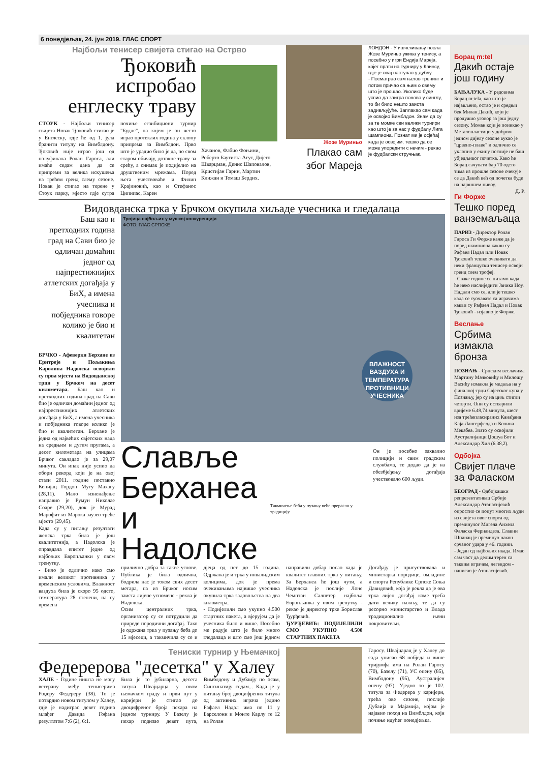6 понедјељак, 24. јун 2019. ГЛАС СПОРТ
Најбољи тенисер свијета стигао на Острво
Ђоковић испробао енглеску траву
СТОУК - Најбољи тенисер свијета Новак Ђоковић стигао је у Енглеску, гдје ће од 1. јула бранити титулу на Вимблдону. Ђоковић није играо још од полуфинала Ролан Гароса, али имаће седам дана да се припреми за велика искушења на трећем гренд слему сезоне. Новак је стигао на терене у Стоук парку, мјесто гдје сутра почиње егзибициони турнир "Будлс", на којем је он често играо протеклих година у склопу припрема за Вимблдон. Прво што је урадио било је да, по свом старом обичају, дотакне траву за срећу, а снимак је подијелио на друштвеним мрежама. Поред њега учествоваће и Филип Крајиновић, као и Стефанос Ципипас, Карен
Хачанов, Фабио Фоњини, Роберто Баутиста Агут, Дијего Шварцман, Денис Шаповалов, Кристијан Гарин, Мартин Клижан и Томаш Бердих.
Жозе Муриньо
Плакао сам због Мареја
ЛОНДОН - У ишчекивању посла Жозе Муриньо ужива у тенису, а посебно у игри Ендија Мареја, којег прати на турниру у Квинсу, гдје је овај наступао у дублу.
- Посматрао сам његов тренинг и потом причао са њим о свему што је прошао. Уколико буде успио да заигра поново у синглу, то би било нешто заиста задивљујуће. Заплакао сам када је освојио Вимблдон. Знам да су за те момке сви велики турнири као што је за нас у фудбалу Лига шампиона. Познат ми је осјећај када је освојим, тешко да се може упоредити с нечим - рекао је фудбалски стручњак.
Видовданска трка у Брчком окупила хиљаде учесника и гледалаца
Баш као и претходних година град на Сави био је одличан домаћин једног од најпрестижнијих атлетских догађаја у БиХ, а имена учесника и побједника говоре колико је био и квалитетан
БРЧКО - Афеверки Берхане из Еритреје и Пољакиња Каролина Надолска освојили су прва мјеста на Видовданској трци у Брчком на десет километара. Баш као и претходних година град на Сави био је одличан домаћин једног од најпрестижнијих атлетских догађаја у БиХ, а имена учесника и побједника говоре колико је био и квалитетан. Берхане је једна од највећих свјетских нада на средњим и дугим пругама, а десет километара на улицама Брчког савладао је за 29,07 минута. Он ипак није успио да обори рекорд који је на овој стази 2011. године поставио Кенијац Гордон Мугу Махагу (28,11). Мало изненађење направио је Румун Николаe Соаре (29,20), док је Мурад Марофит из Марока заузео треће мјесто (29,45).
Када су у питању резултати женска трка била је још квалитетнија, а Надолска је оправдала епитет једне од најбољих Европљанки у овом тренутку.
- Било је одлично иако смо имали великог противника у временским условима. Влажност ваздуха била је скоро 95 одсто, температура 28 степени, па су времена
Тројица најбољих у мушкој конкуренцији
ФОТО: ГЛАС СРПСКЕ
ВЛАЖНОСТ ВАЗДУХА И ТЕМПЕРАТУРА ПРОТИВНИЦИ УЧЕСНИКА
Славље Берханеа и Надолске
Такмичење беба у пузању веће прерасло у традицију
Он је посебно захвалио полицији и свим градским службама, те додао да је на обезбјеђењу догађаја учествовало 600 људи.
прилично добра за такве услове. Публика је била одлична, бодрила нас је током свих десет метара, па из Брчког носим заиста лијепе успомене - рекла је Надолска.
Осим централних трка, организатор су се потрудили да приреде породични догађај. Тако је одржана трка у пузању беба до 15 мјесеци, а такмичила су се и дјеца од пет до 15 година. Одржана је и трка у инвалидским колицима, док је према очекивањима највише учесника окупила трка задовољства на два километра.
- Подијелили смо укупно 4.500 стартних пакета, а вјерујем да је учесника било и више. Посебно ме радује што је било много гледалаца и што смо још једном направили добар посао када је квалитет главних трка у питању. За Берханеа ће још чути, а Надолска је послије Лоне Чемптаи Салпетер најбоља Европљанка у овом тренутку - рекао је директор трке Борислав Ђурђевић.
ЂУРЂЕВИЋ: ПОДИЈЕЛИЛИ СМО УКУПНО 4.500 СТАРТНИХ ПАКЕТА
Догађају је присуствовала и министарка породице, омладине и спорта Републике Српске Соња Давидовић, која је рекла да је ова трка лијеп догађај коме треба дати велику пажњу, те да су ресорно министарство и Влада традиционално њени покровитељи.
Тениски турнир у Њемачкој
Федерерова "десетка" у Халеу
ХАЛЕ - Године ништа не могу ветерану међу тенисерима Роџеру Федереру (38). То је потврдио новом титулом у Халеу, гдје је надиграо девет година млађег Давида Гофана резултатом 7:6 (2), 6:1.
Била је то јубиларна, десета титула Швајцарца у овом њемачком граду и први пут у каријери је стигао до двоцифреног броја пехара на једном турниру. У Базелу је пехар подизао девет пута, Вимблдону и Дубаију по осам, Синсинатију седам... Када је у питању број двоцифрених титула од активних играча једино Рафаел Надал има по 11 у Барселони и Монте Карлу те 12 на Ролан
Гаросу. Швајцарац је у Халеу до сада уписао 68 побједа и више тријумфа има на Ролан Гаросу (70), Базелу (71), УС опену (85), Вимблдону (95), Аустралијен опену (97). Уједно то је 102. титула за Федерера у каријери, трећа ове сезоне, послије Дубаија и Мајамија, којом је најавио поход на Вимблдон, који почиње идућег понедјељка.
Борац m:tel
Дакић остаје још годину
БАЊАЛУКА - У редовима Борац m:tela, као што је најављено, остао је и средњи бек Милан Дакић, који је продужио уговор за још једну сезону. Момак који је поникао у Металопластици у добром једном дијелу сезоне вукао је "црвено-плаве" и одлично се уклопио у екипу послије не баш убједљивог почетка. Како ће Борац сачувати бар 70 одсто тима из прошле сезоне очекује се да Дакић већ од почетка буде на највишем нивоу.
Д. Р.
Ги Форже
Тешко поред ванземаљаца
ПАРИЗ - Директор Ролан Гароса Ги Форже каже да је поред шампиона какви су Рафаел Надал или Новак Ђоковић тешко очекивати да неки француски тенисер освоји гренд слем трофеј.
- Сваке године се питамо када ће неко наслиједити Јаника Ноу. Надали смо се, али је тешко када се суочавате са играчима какви су Рафаел Надал и Новак Ђоковић - изјавио је Форже.
Веслање
Србима измакла бронза
ПОЗНАЊ - Српским веслачима Мартину Мачковићу и Милошу Васићу измакла је медаља на у финалној трци Свјетског купа у Познању, јер су на циљ стигли четврти. Они су остварили вријеме 6.49,74 минута, шест иза трећепласираних Канађана Каја Лангерфелда и Колина Мекабеа. Злато су освојили Аустралијанци Џошуа Бот и Александар Хил (6.38,2).
Одбојка
Свијет плаче за Фаласком
БЕОГРАД - Одбојкашки репрезентативац Србије Александар Атанасијевић опростио се попут многих људи из свијета овог спорта од преминулог Мигела Анхела Фаласка Фернандеза. Славни Шпанац је преминуо након срчаног удара у 46. години.
- Један од најбољих икада. Имао сам част да делим терен са таквим играчем, легендом - написао је Атанасијевић.